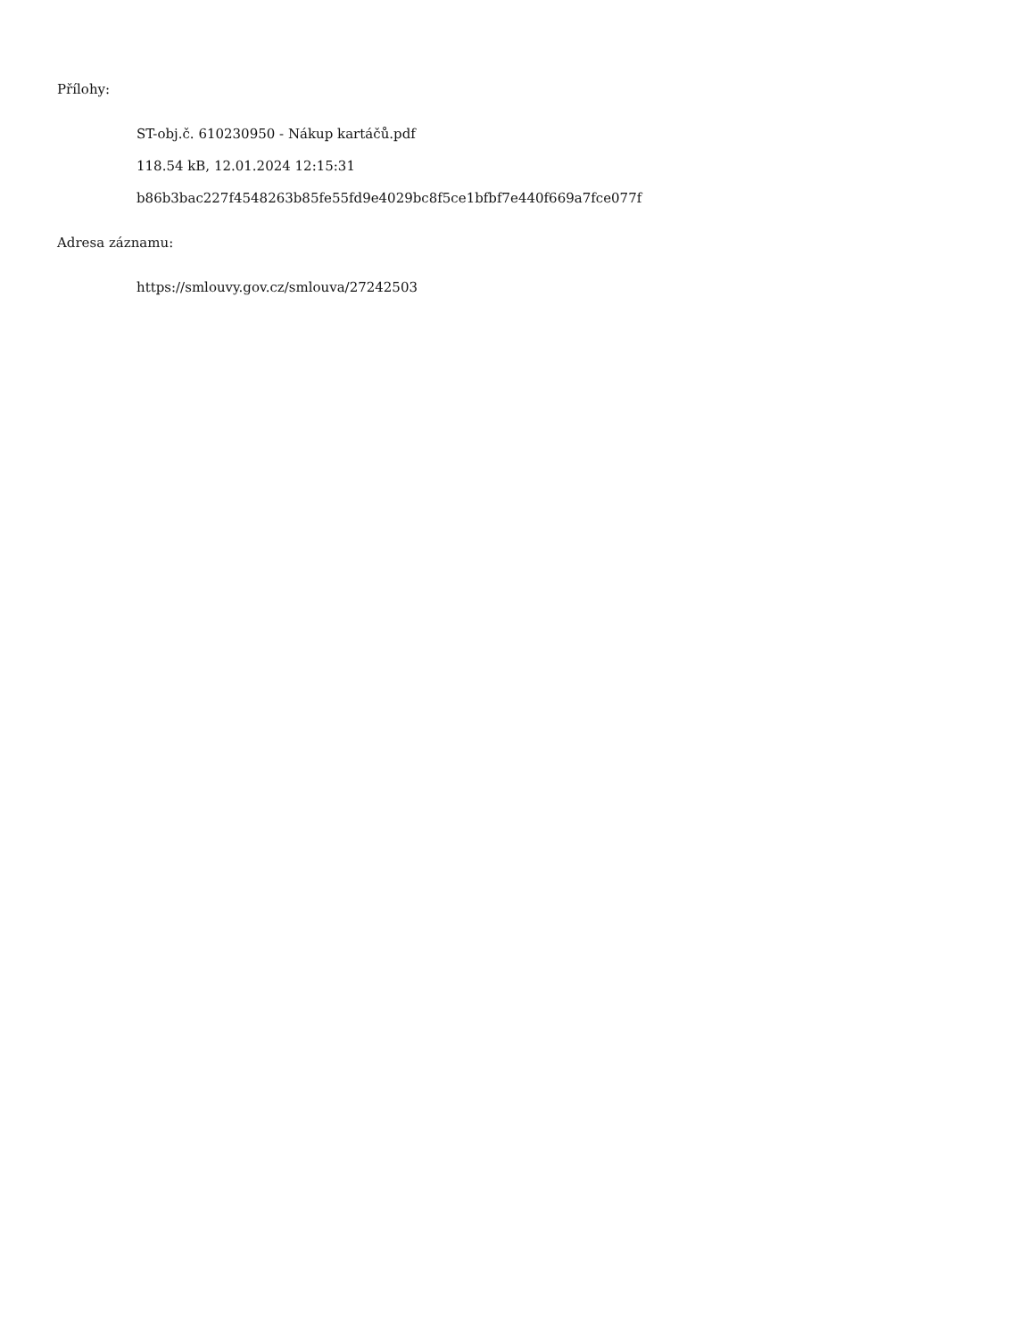Přílohy:
ST-obj.č. 610230950 - Nákup kartáčů.pdf
118.54 kB, 12.01.2024 12:15:31
b86b3bac227f4548263b85fe55fd9e4029bc8f5ce1bfbf7e440f669a7fce077f
Adresa záznamu:
https://smlouvy.gov.cz/smlouva/27242503